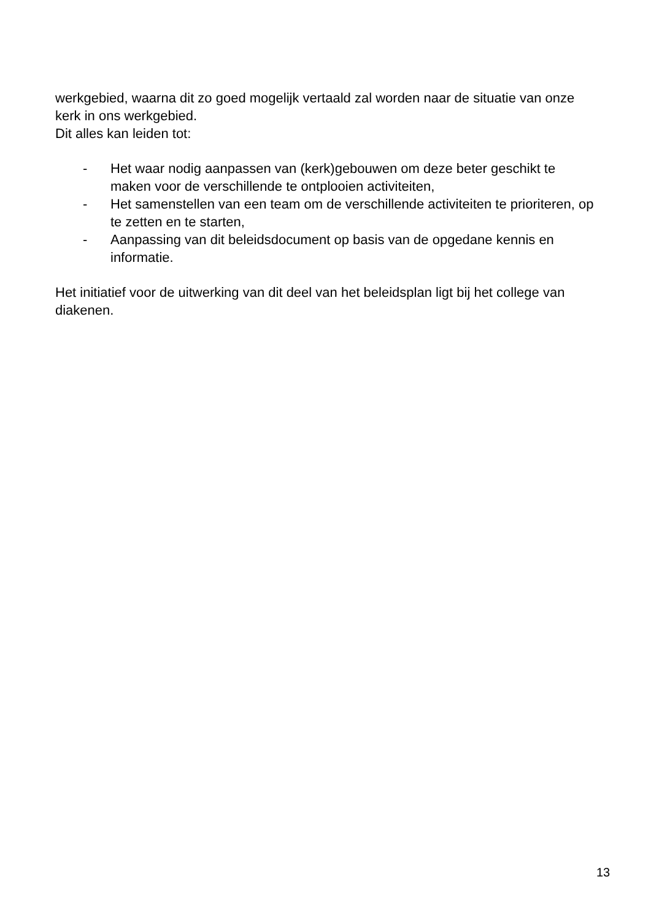werkgebied, waarna dit zo goed mogelijk vertaald zal worden naar de situatie van onze kerk in ons werkgebied.
Dit alles kan leiden tot:
- Het waar nodig aanpassen van (kerk)gebouwen om deze beter geschikt te maken voor de verschillende te ontplooien activiteiten,
- Het samenstellen van een team om de verschillende activiteiten te prioriteren, op te zetten en te starten,
- Aanpassing van dit beleidsdocument op basis van de opgedane kennis en informatie.
Het initiatief voor de uitwerking van dit deel van het beleidsplan ligt bij het college van diakenen.
13